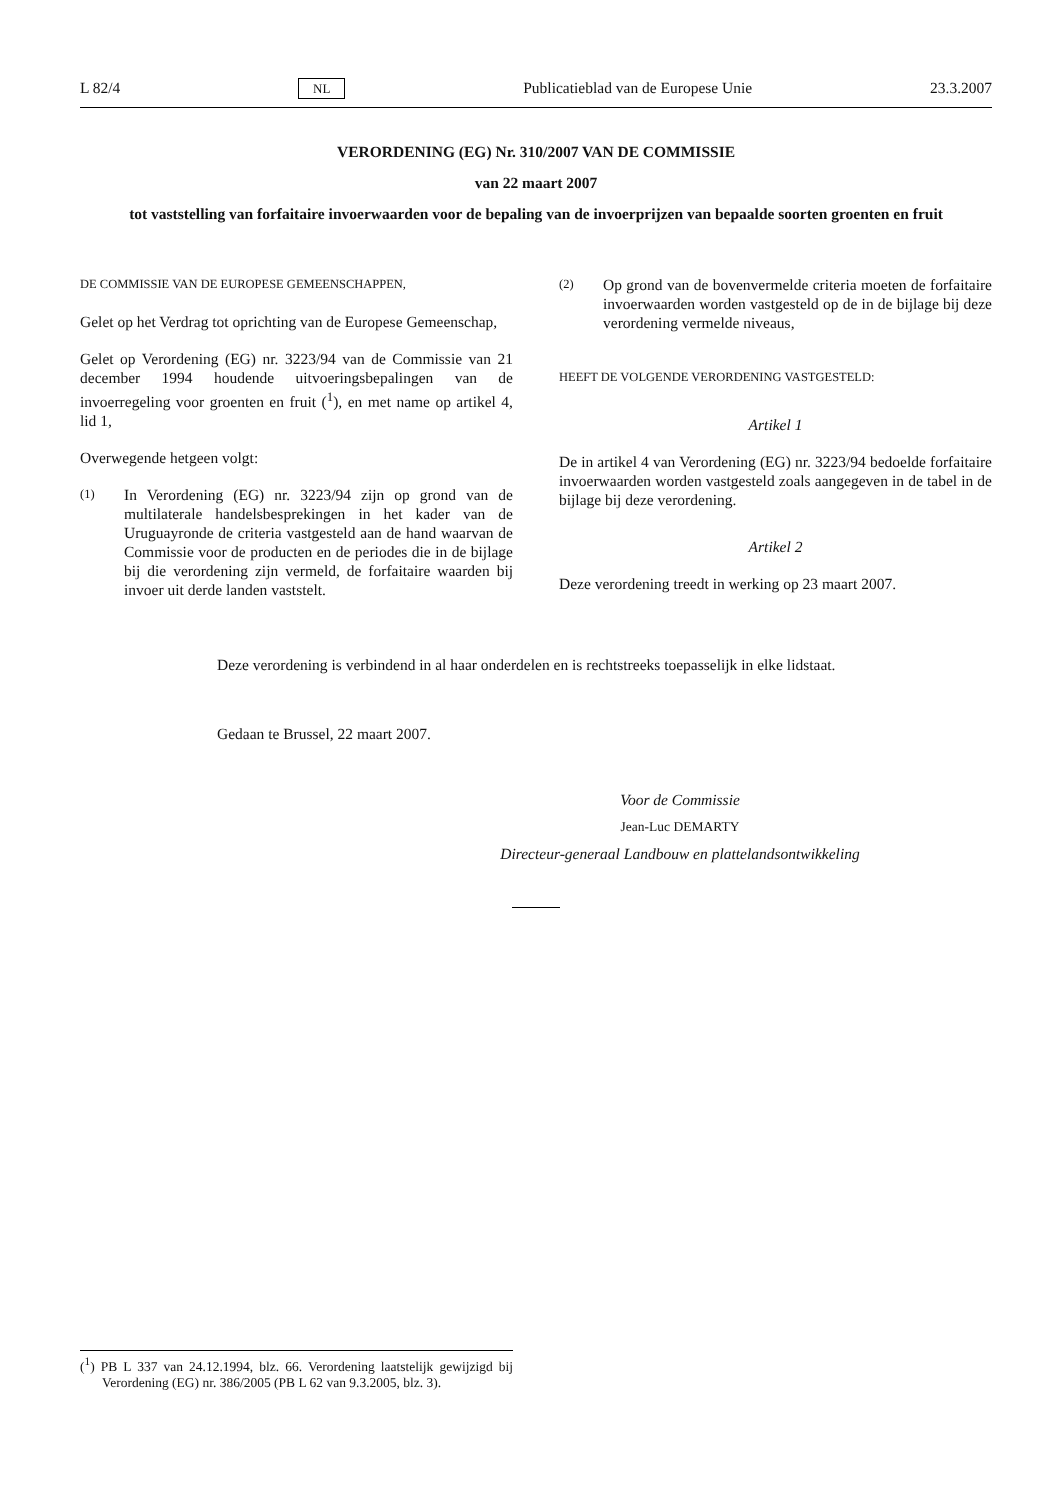L 82/4 NL Publicatieblad van de Europese Unie 23.3.2007
VERORDENING (EG) Nr. 310/2007 VAN DE COMMISSIE
van 22 maart 2007
tot vaststelling van forfaitaire invoerwaarden voor de bepaling van de invoerprijzen van bepaalde soorten groenten en fruit
DE COMMISSIE VAN DE EUROPESE GEMEENSCHAPPEN,
Gelet op het Verdrag tot oprichting van de Europese Gemeenschap,
Gelet op Verordening (EG) nr. 3223/94 van de Commissie van 21 december 1994 houdende uitvoeringsbepalingen van de invoerregeling voor groenten en fruit (<sup>1</sup>), en met name op artikel 4, lid 1,
Overwegende hetgeen volgt:
(1) In Verordening (EG) nr. 3223/94 zijn op grond van de multilaterale handelsbesprekingen in het kader van de Uruguayronde de criteria vastgesteld aan de hand waarvan de Commissie voor de producten en de periodes die in de bijlage bij die verordening zijn vermeld, de forfaitaire waarden bij invoer uit derde landen vaststelt.
(2) Op grond van de bovenvermelde criteria moeten de forfaitaire invoerwaarden worden vastgesteld op de in de bijlage bij deze verordening vermelde niveaus,
HEEFT DE VOLGENDE VERORDENING VASTGESTELD:
Artikel 1
De in artikel 4 van Verordening (EG) nr. 3223/94 bedoelde forfaitaire invoerwaarden worden vastgesteld zoals aangegeven in de tabel in de bijlage bij deze verordening.
Artikel 2
Deze verordening treedt in werking op 23 maart 2007.
Deze verordening is verbindend in al haar onderdelen en is rechtstreeks toepasselijk in elke lidstaat.
Gedaan te Brussel, 22 maart 2007.
Voor de Commissie
Jean-Luc DEMARTY
Directeur-generaal Landbouw en plattelandsontwikkeling
(<sup>1</sup>) PB L 337 van 24.12.1994, blz. 66. Verordening laatstelijk gewijzigd bij Verordening (EG) nr. 386/2005 (PB L 62 van 9.3.2005, blz. 3).